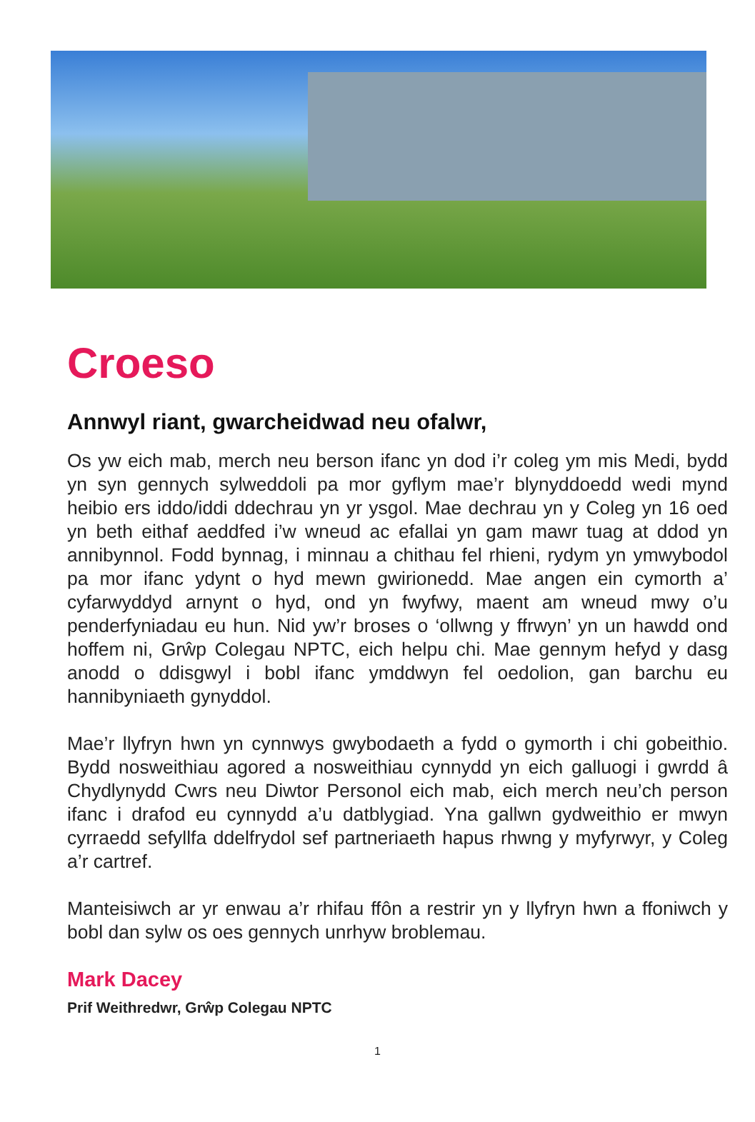Croeso
Annwyl riant, gwarcheidwad neu ofalwr,
Os yw eich mab, merch neu berson ifanc yn dod i’r coleg ym mis Medi, bydd yn syn gennych sylweddoli pa mor gyflym mae’r blynyddoedd wedi mynd heibio ers iddo/iddi ddechrau yn yr ysgol. Mae dechrau yn y Coleg yn 16 oed yn beth eithaf aeddfed i’w wneud ac efallai yn gam mawr tuag at ddod yn annibynnol. Fodd bynnag, i minnau a chithau fel rhieni, rydym yn ymwybodol pa mor ifanc ydynt o hyd mewn gwirionedd. Mae angen ein cymorth a’ cyfarwyddyd arnynt o hyd, ond yn fwyfwy, maent am wneud mwy o’u penderfyniadau eu hun. Nid yw’r broses o ‘ollwng y ffrwyn’ yn un hawdd ond hoffem ni, Grŵp Colegau NPTC, eich helpu chi. Mae gennym hefyd y dasg anodd o ddisgwyl i bobl ifanc ymddwyn fel oedolion, gan barchu eu hannibyniaeth gynyddol.
Mae’r llyfryn hwn yn cynnwys gwybodaeth a fydd o gymorth i chi gobeithio. Bydd nosweithiau agored a nosweithiau cynnydd yn eich galluogi i gwrdd â Chydlynydd Cwrs neu Diwtor Personol eich mab, eich merch neu’ch person ifanc i drafod eu cynnydd a’u datblygiad. Yna gallwn gydweithio er mwyn cyrraedd sefyllfa ddelfrydol sef partneriaeth hapus rhwng y myfyrwyr, y Coleg a’r cartref.
Manteisiwch ar yr enwau a’r rhifau ffôn a restrir yn y llyfryn hwn a ffoniwch y bobl dan sylw os oes gennych unrhyw broblemau.
Mark Dacey
Prif Weithredwr, Grŵp Colegau NPTC
1